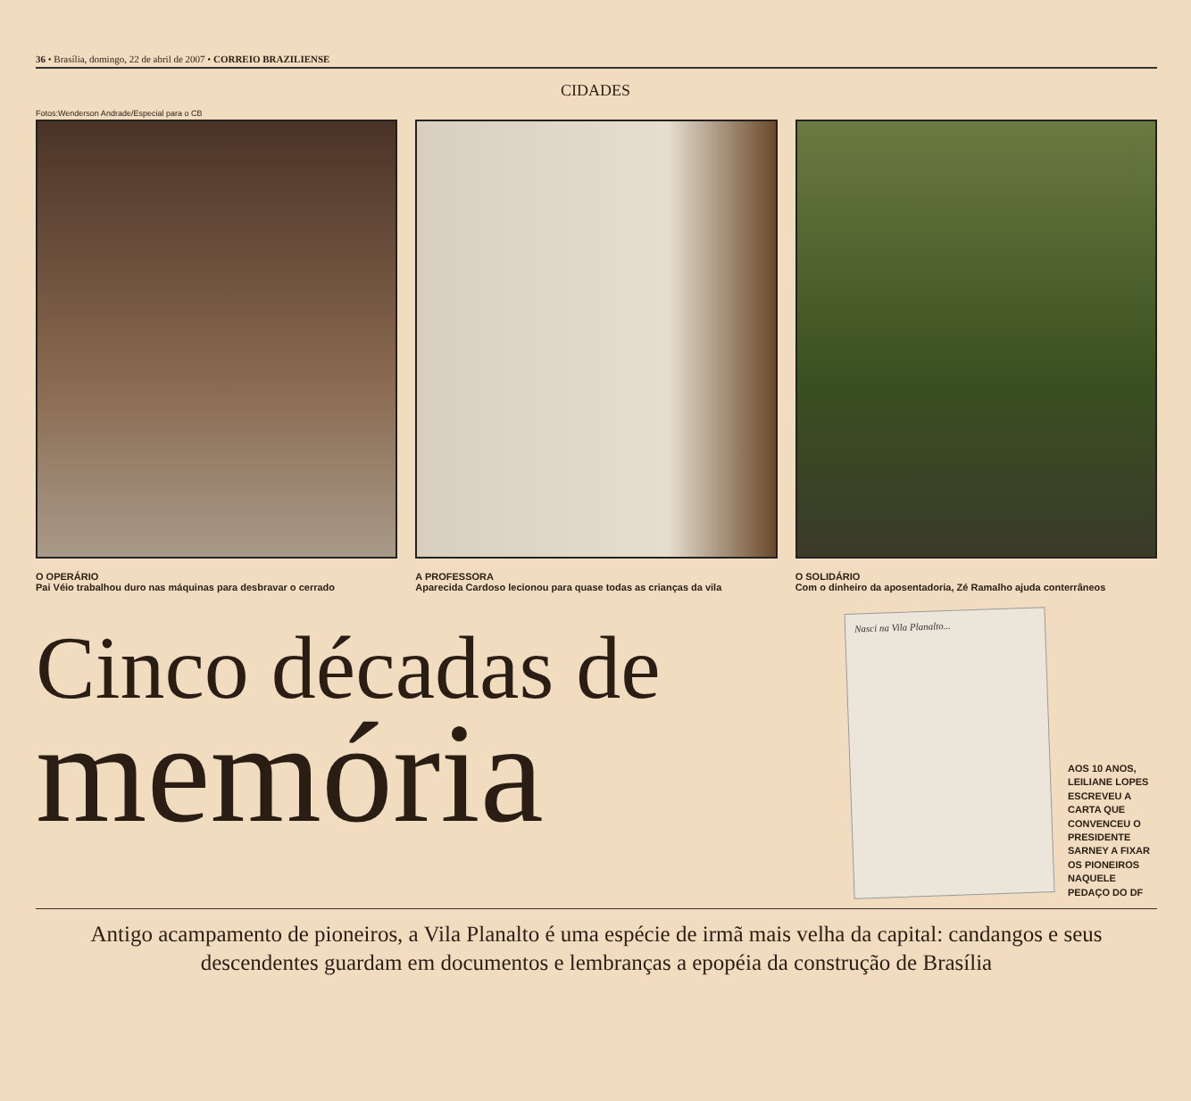36 • Brasília, domingo, 22 de abril de 2007 • CORREIO BRAZILIENSE
CIDADES
Fotos:Wenderson Andrade/Especial para o CB
O OPERÁRIO
Pai Véio trabalhou duro nas máquinas para desbravar o cerrado
A PROFESSORA
Aparecida Cardoso lecionou para quase todas as crianças da vila
O SOLIDÁRIO
Com o dinheiro da aposentadoria, Zé Ramalho ajuda conterrâneos
Cinco décadas de
memória
Nasci na Vila Planalto...
AOS 10 ANOS, LEILIANE LOPES ESCREVEU A CARTA QUE CONVENCEU O PRESIDENTE SARNEY A FIXAR OS PIONEIROS NAQUELE PEDAÇO DO DF
Antigo acampamento de pioneiros, a Vila Planalto é uma espécie de irmã mais velha da capital: candangos e seus descendentes guardam em documentos e lembranças a epopéia da construção de Brasília